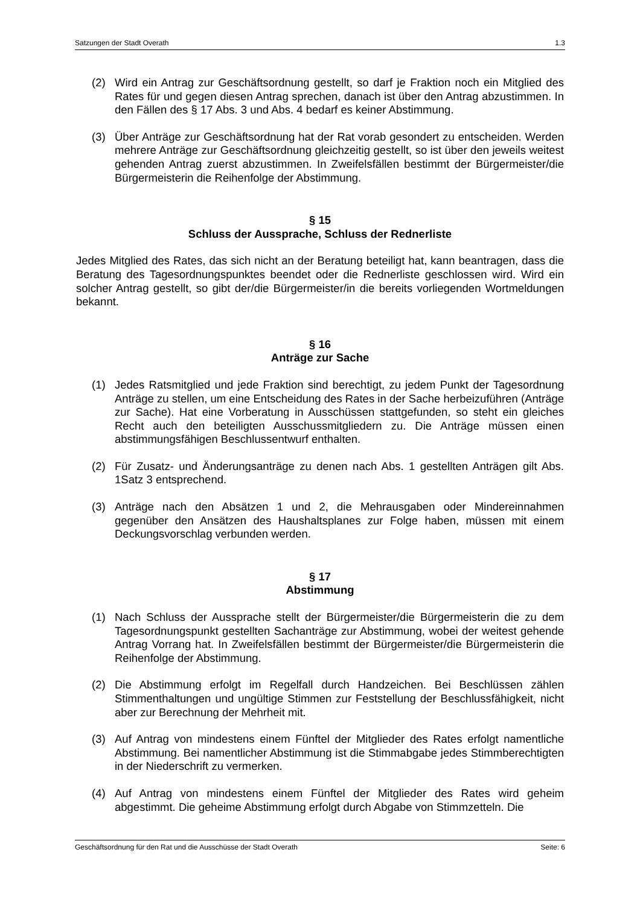Satzungen der Stadt Overath 1.3
(2) Wird ein Antrag zur Geschäftsordnung gestellt, so darf je Fraktion noch ein Mitglied des Rates für und gegen diesen Antrag sprechen, danach ist über den Antrag abzustimmen. In den Fällen des § 17 Abs. 3 und Abs. 4 bedarf es keiner Abstimmung.
(3) Über Anträge zur Geschäftsordnung hat der Rat vorab gesondert zu entscheiden. Werden mehrere Anträge zur Geschäftsordnung gleichzeitig gestellt, so ist über den jeweils weitest gehenden Antrag zuerst abzustimmen. In Zweifelsfällen bestimmt der Bürgermeister/die Bürgermeisterin die Reihenfolge der Abstimmung.
§ 15
Schluss der Aussprache, Schluss der Rednerliste
Jedes Mitglied des Rates, das sich nicht an der Beratung beteiligt hat, kann beantragen, dass die Beratung des Tagesordnungspunktes beendet oder die Rednerliste geschlossen wird. Wird ein solcher Antrag gestellt, so gibt der/die Bürgermeister/in die bereits vorliegenden Wortmeldungen bekannt.
§ 16
Anträge zur Sache
(1) Jedes Ratsmitglied und jede Fraktion sind berechtigt, zu jedem Punkt der Tagesordnung Anträge zu stellen, um eine Entscheidung des Rates in der Sache herbeizuführen (Anträge zur Sache). Hat eine Vorberatung in Ausschüssen stattgefunden, so steht ein gleiches Recht auch den beteiligten Ausschussmitgliedern zu. Die Anträge müssen einen abstimmungsfähigen Beschlussentwurf enthalten.
(2) Für Zusatz- und Änderungsanträge zu denen nach Abs. 1 gestellten Anträgen gilt Abs. 1Satz 3 entsprechend.
(3) Anträge nach den Absätzen 1 und 2, die Mehrausgaben oder Mindereinnahmen gegenüber den Ansätzen des Haushaltsplanes zur Folge haben, müssen mit einem Deckungsvorschlag verbunden werden.
§ 17
Abstimmung
(1) Nach Schluss der Aussprache stellt der Bürgermeister/die Bürgermeisterin die zu dem Tagesordnungspunkt gestellten Sachanträge zur Abstimmung, wobei der weitest gehende Antrag Vorrang hat. In Zweifelsfällen bestimmt der Bürgermeister/die Bürgermeisterin die Reihenfolge der Abstimmung.
(2) Die Abstimmung erfolgt im Regelfall durch Handzeichen. Bei Beschlüssen zählen Stimmenthaltungen und ungültige Stimmen zur Feststellung der Beschlussfähigkeit, nicht aber zur Berechnung der Mehrheit mit.
(3) Auf Antrag von mindestens einem Fünftel der Mitglieder des Rates erfolgt namentliche Abstimmung. Bei namentlicher Abstimmung ist die Stimmabgabe jedes Stimmberechtigten in der Niederschrift zu vermerken.
(4) Auf Antrag von mindestens einem Fünftel der Mitglieder des Rates wird geheim abgestimmt. Die geheime Abstimmung erfolgt durch Abgabe von Stimmzetteln. Die
Geschäftsordnung für den Rat und die Ausschüsse der Stadt Overath Seite: 6